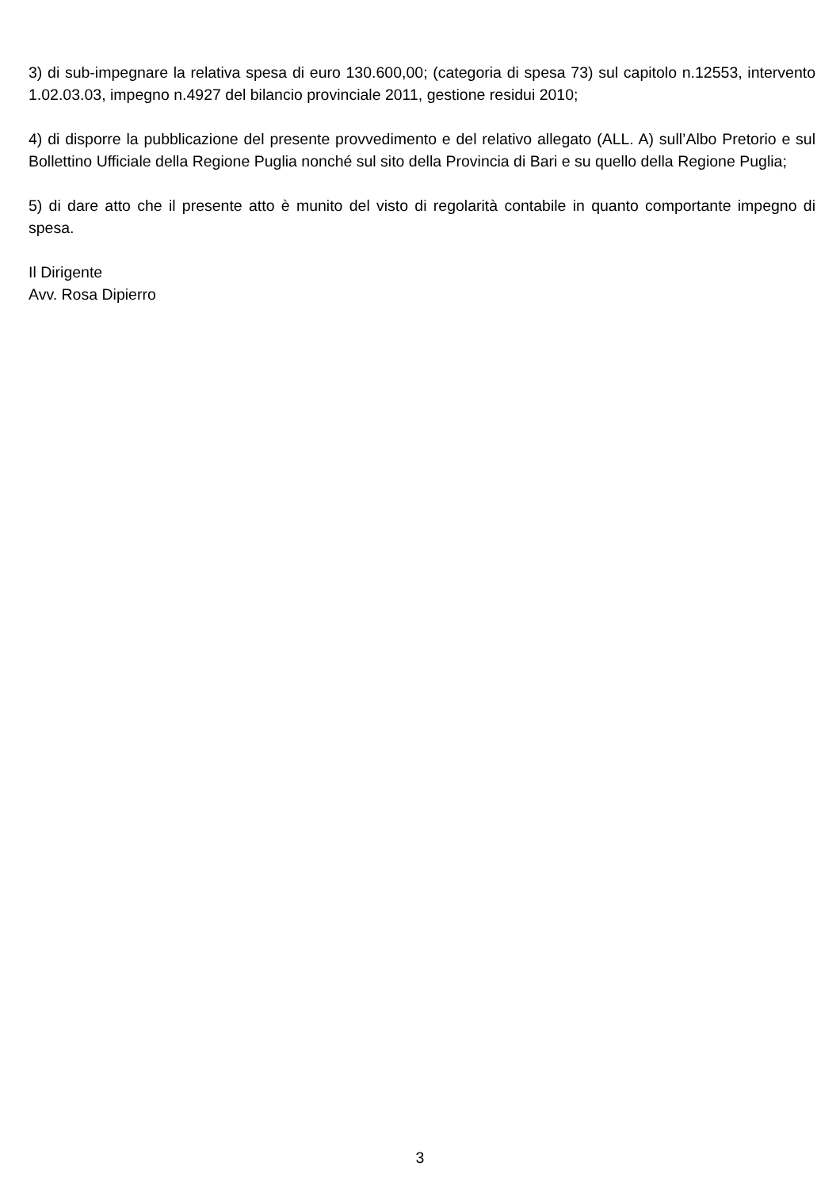3) di sub-impegnare la relativa spesa di euro 130.600,00; (categoria di spesa 73) sul capitolo n.12553, intervento 1.02.03.03, impegno n.4927 del bilancio provinciale 2011, gestione residui 2010;
4) di disporre la pubblicazione del presente provvedimento e del relativo allegato (ALL. A) sull’Albo Pretorio e sul Bollettino Ufficiale della Regione Puglia nonché sul sito della Provincia di Bari e su quello della Regione Puglia;
5) di dare atto che il presente atto è munito del visto di regolarità contabile in quanto comportante impegno di spesa.
Il Dirigente
Avv. Rosa Dipierro
3